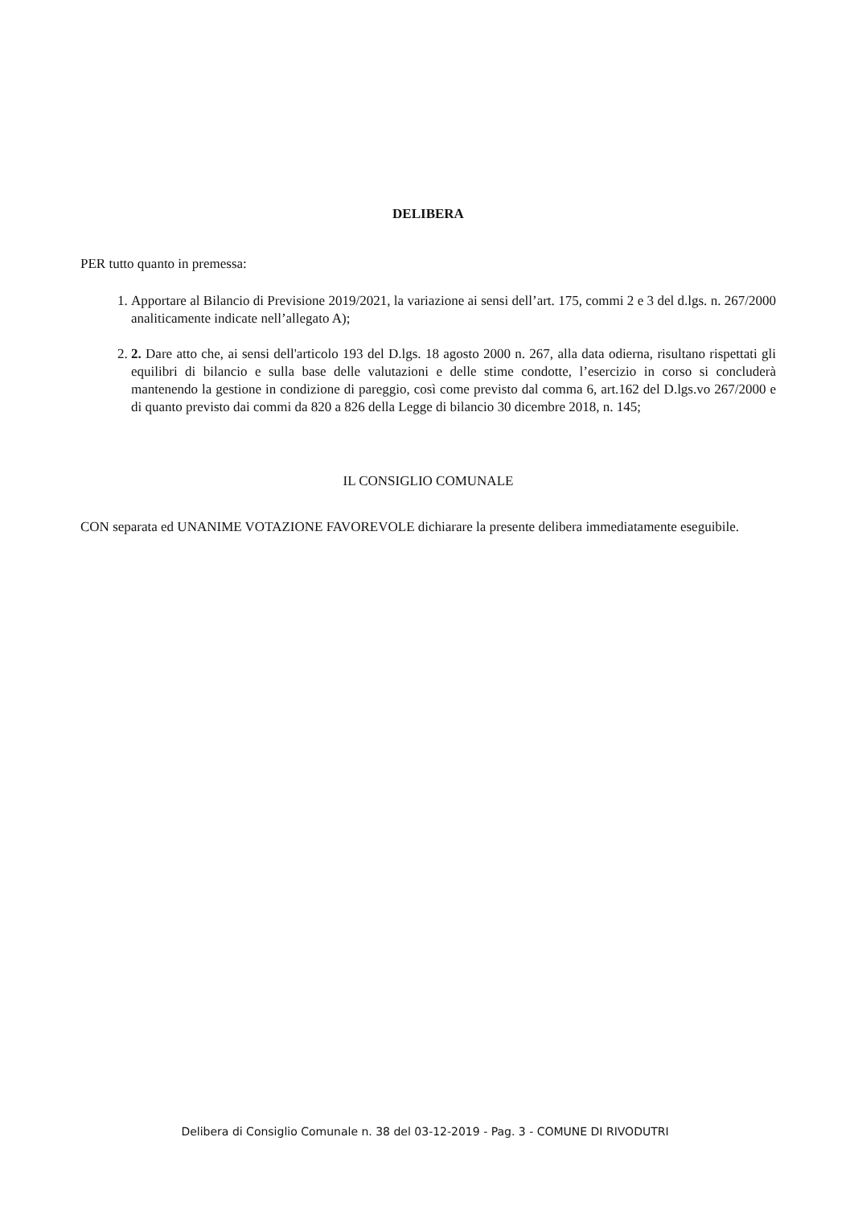DELIBERA
PER tutto quanto in premessa:
1. Apportare al Bilancio di Previsione 2019/2021, la variazione ai sensi dell’art. 175, commi 2 e 3 del d.lgs. n. 267/2000 analiticamente indicate nell’allegato A);
2. 2. Dare atto che, ai sensi dell'articolo 193 del D.lgs. 18 agosto 2000 n. 267, alla data odierna, risultano rispettati gli equilibri di bilancio e sulla base delle valutazioni e delle stime condotte, l’esercizio in corso si concluderà mantenendo la gestione in condizione di pareggio, così come previsto dal comma 6, art.162 del D.lgs.vo 267/2000 e di quanto previsto dai commi da 820 a 826 della Legge di bilancio 30 dicembre 2018, n. 145;
IL CONSIGLIO COMUNALE
CON separata ed UNANIME VOTAZIONE FAVOREVOLE dichiarare la presente delibera immediatamente eseguibile.
Delibera di Consiglio Comunale n. 38 del 03-12-2019 - Pag. 3 - COMUNE DI RIVODUTRI